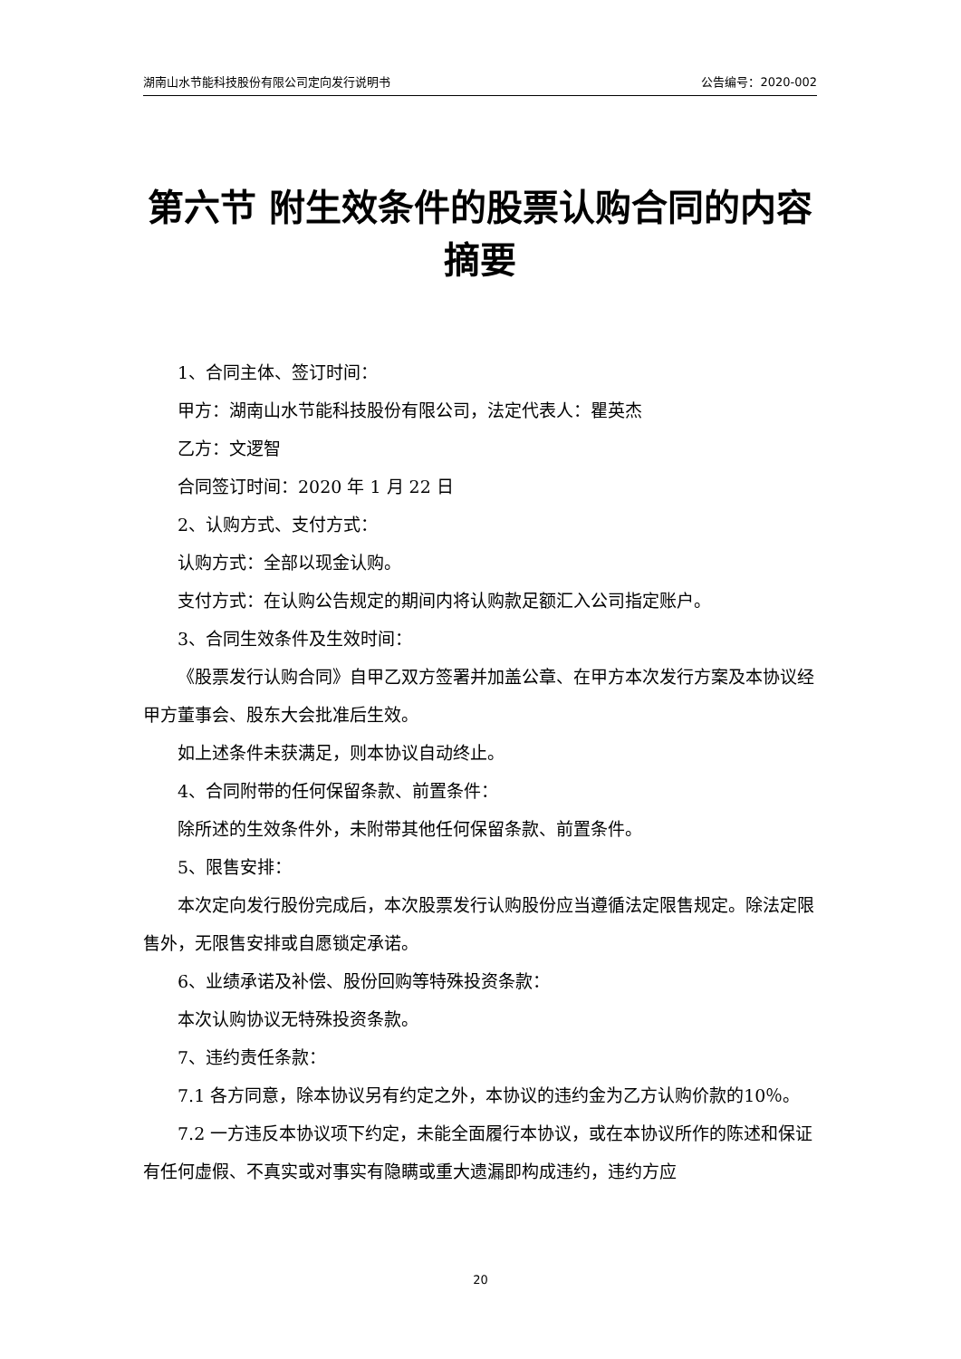湖南山水节能科技股份有限公司定向发行说明书 公告编号：2020-002
第六节 附生效条件的股票认购合同的内容摘要
1、合同主体、签订时间：
甲方：湖南山水节能科技股份有限公司，法定代表人：瞿英杰
乙方：文逻智
合同签订时间：2020 年 1 月 22 日
2、认购方式、支付方式：
认购方式：全部以现金认购。
支付方式：在认购公告规定的期间内将认购款足额汇入公司指定账户。
3、合同生效条件及生效时间：
《股票发行认购合同》自甲乙双方签署并加盖公章、在甲方本次发行方案及本协议经甲方董事会、股东大会批准后生效。
如上述条件未获满足，则本协议自动终止。
4、合同附带的任何保留条款、前置条件：
除所述的生效条件外，未附带其他任何保留条款、前置条件。
5、限售安排：
本次定向发行股份完成后，本次股票发行认购股份应当遵循法定限售规定。除法定限售外，无限售安排或自愿锁定承诺。
6、业绩承诺及补偿、股份回购等特殊投资条款：
本次认购协议无特殊投资条款。
7、违约责任条款：
7.1 各方同意，除本协议另有约定之外，本协议的违约金为乙方认购价款的10％。
7.2 一方违反本协议项下约定，未能全面履行本协议，或在本协议所作的陈述和保证有任何虚假、不真实或对事实有隐瞒或重大遗漏即构成违约，违约方应
20